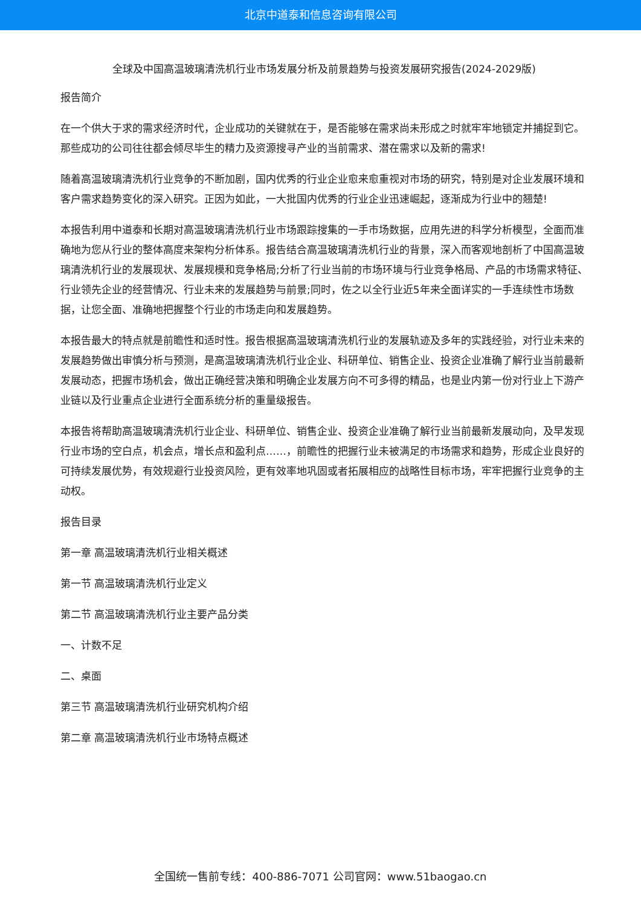北京中道泰和信息咨询有限公司
全球及中国高温玻璃清洗机行业市场发展分析及前景趋势与投资发展研究报告(2024-2029版)
报告简介
在一个供大于求的需求经济时代，企业成功的关键就在于，是否能够在需求尚未形成之时就牢牢地锁定并捕捉到它。那些成功的公司往往都会倾尽毕生的精力及资源搜寻产业的当前需求、潜在需求以及新的需求!
随着高温玻璃清洗机行业竞争的不断加剧，国内优秀的行业企业愈来愈重视对市场的研究，特别是对企业发展环境和客户需求趋势变化的深入研究。正因为如此，一大批国内优秀的行业企业迅速崛起，逐渐成为行业中的翘楚!
本报告利用中道泰和长期对高温玻璃清洗机行业市场跟踪搜集的一手市场数据，应用先进的科学分析模型，全面而准确地为您从行业的整体高度来架构分析体系。报告结合高温玻璃清洗机行业的背景，深入而客观地剖析了中国高温玻璃清洗机行业的发展现状、发展规模和竞争格局;分析了行业当前的市场环境与行业竞争格局、产品的市场需求特征、行业领先企业的经营情况、行业未来的发展趋势与前景;同时，佐之以全行业近5年来全面详实的一手连续性市场数据，让您全面、准确地把握整个行业的市场走向和发展趋势。
本报告最大的特点就是前瞻性和适时性。报告根据高温玻璃清洗机行业的发展轨迹及多年的实践经验，对行业未来的发展趋势做出审慎分析与预测，是高温玻璃清洗机行业企业、科研单位、销售企业、投资企业准确了解行业当前最新发展动态，把握市场机会，做出正确经营决策和明确企业发展方向不可多得的精品，也是业内第一份对行业上下游产业链以及行业重点企业进行全面系统分析的重量级报告。
本报告将帮助高温玻璃清洗机行业企业、科研单位、销售企业、投资企业准确了解行业当前最新发展动向，及早发现行业市场的空白点，机会点，增长点和盈利点……，前瞻性的把握行业未被满足的市场需求和趋势，形成企业良好的可持续发展优势，有效规避行业投资风险，更有效率地巩固或者拓展相应的战略性目标市场，牢牢把握行业竞争的主动权。
报告目录
第一章 高温玻璃清洗机行业相关概述
第一节 高温玻璃清洗机行业定义
第二节 高温玻璃清洗机行业主要产品分类
一、计数不足
二、桌面
第三节 高温玻璃清洗机行业研究机构介绍
第二章 高温玻璃清洗机行业市场特点概述
全国统一售前专线：400-886-7071 公司官网：www.51baogao.cn